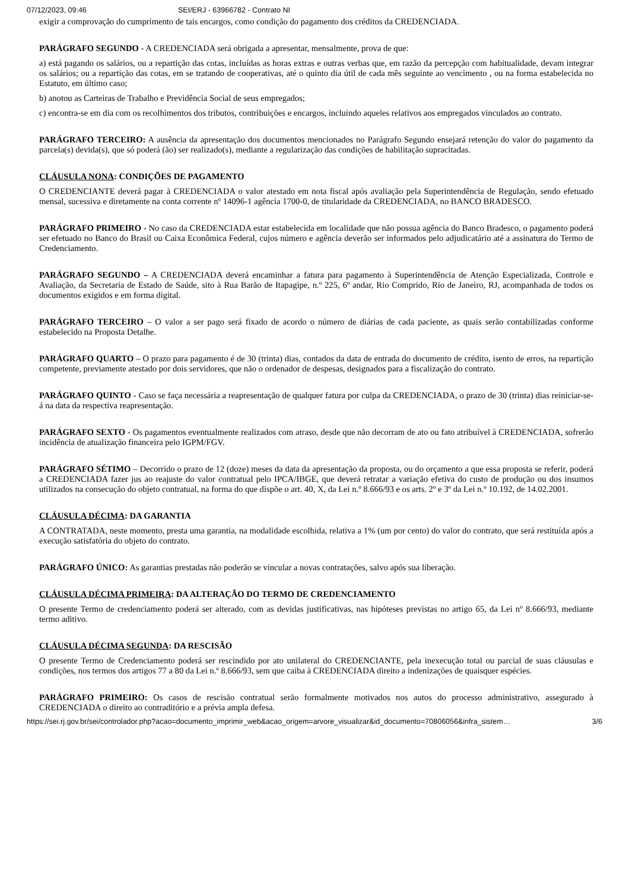07/12/2023, 09:46 SEI/ERJ - 63966782 - Contrato NI
exigir a comprovação do cumprimento de tais encargos, como condição do pagamento dos créditos da CREDENCIADA.
PARÁGRAFO SEGUNDO - A CREDENCIADA será obrigada a apresentar, mensalmente, prova de que:
a) está pagando os salários, ou a repartição das cotas, incluídas as horas extras e outras verbas que, em razão da percepção com habitualidade, devam integrar os salários; ou a repartição das cotas, em se tratando de cooperativas, até o quinto dia útil de cada mês seguinte ao vencimento , ou na forma estabelecida no Estatuto, em último caso;
b) anotou as Carteiras de Trabalho e Previdência Social de seus empregados;
c) encontra-se em dia com os recolhimentos dos tributos, contribuições e encargos, incluindo aqueles relativos aos empregados vinculados ao contrato.
PARÁGRAFO TERCEIRO: A ausência da apresentação dos documentos mencionados no Parágrafo Segundo ensejará retenção do valor do pagamento da parcela(s) devida(s), que só poderá (ão) ser realizado(s), mediante a regularização das condições de habilitação supracitadas.
CLÁUSULA NONA: CONDIÇÕES DE PAGAMENTO
O CREDENCIANTE deverá pagar à CREDENCIADA o valor atestado em nota fiscal após avaliação pela Superintendência de Regulação, sendo efetuado mensal, sucessiva e diretamente na conta corrente nº 14096-1 agência 1700-0, de titularidade da CREDENCIADA, no BANCO BRADESCO.
PARÁGRAFO PRIMEIRO - No caso da CREDENCIADA estar estabelecida em localidade que não possua agência do Banco Bradesco, o pagamento poderá ser efetuado no Banco do Brasil ou Caixa Econômica Federal, cujos número e agência deverão ser informados pelo adjudicatário até a assinatura do Termo de Credenciamento.
PARÁGRAFO SEGUNDO – A CREDENCIADA deverá encaminhar a fatura para pagamento à Superintendência de Atenção Especializada, Controle e Avaliação, da Secretaria de Estado de Saúde, sito à Rua Barão de Itapagipe, n.º 225, 6º andar, Rio Comprido, Rio de Janeiro, RJ, acompanhada de todos os documentos exigidos e em forma digital.
PARÁGRAFO TERCEIRO – O valor a ser pago será fixado de acordo o número de diárias de cada paciente, as quais serão contabilizadas conforme estabelecido na Proposta Detalhe.
PARÁGRAFO QUARTO – O prazo para pagamento é de 30 (trinta) dias, contados da data de entrada do documento de crédito, isento de erros, na repartição competente, previamente atestado por dois servidores, que não o ordenador de despesas, designados para a fiscalização do contrato.
PARÁGRAFO QUINTO - Caso se faça necessária a reapresentação de qualquer fatura por culpa da CREDENCIADA, o prazo de 30 (trinta) dias reiniciar-se-á na data da respectiva reapresentação.
PARÁGRAFO SEXTO - Os pagamentos eventualmente realizados com atraso, desde que não decorram de ato ou fato atribuível à CREDENCIADA, sofrerão incidência de atualização financeira pelo IGPM/FGV.
PARÁGRAFO SÉTIMO – Decorrido o prazo de 12 (doze) meses da data da apresentação da proposta, ou do orçamento a que essa proposta se referir, poderá a CREDENCIADA fazer jus ao reajuste do valor contratual pelo IPCA/IBGE, que deverá retratar a variação efetiva do custo de produção ou dos insumos utilizados na consecução do objeto contratual, na forma do que dispõe o art. 40, X, da Lei n.º 8.666/93 e os arts. 2º e 3º da Lei n.º 10.192, de 14.02.2001.
CLÁUSULA DÉCIMA: DA GARANTIA
A CONTRATADA, neste momento, presta uma garantia, na modalidade escolhida, relativa a 1% (um por cento) do valor do contrato, que será restituída após a execução satisfatória do objeto do contrato.
PARÁGRAFO ÚNICO: As garantias prestadas não poderão se vincular a novas contratações, salvo após sua liberação.
CLÁUSULA DÉCIMA PRIMEIRA: DA ALTERAÇÃO DO TERMO DE CREDENCIAMENTO
O presente Termo de credenciamento poderá ser alterado, com as devidas justificativas, nas hipóteses previstas no artigo 65, da Lei nº 8.666/93, mediante termo aditivo.
CLÁUSULA DÉCIMA SEGUNDA: DA RESCISÃO
O presente Termo de Credenciamento poderá ser rescindido por ato unilateral do CREDENCIANTE, pela inexecução total ou parcial de suas cláusulas e condições, nos termos dos artigos 77 a 80 da Lei n.º 8.666/93, sem que caiba à CREDENCIADA direito a indenizações de quaisquer espécies.
PARÁGRAFO PRIMEIRO: Os casos de rescisão contratual serão formalmente motivados nos autos do processo administrativo, assegurado à CREDENCIADA o direito ao contraditório e a prévia ampla defesa.
https://sei.rj.gov.br/sei/controlador.php?acao=documento_imprimir_web&acao_origem=arvore_visualizar&id_documento=70806056&infra_sistem… 3/6